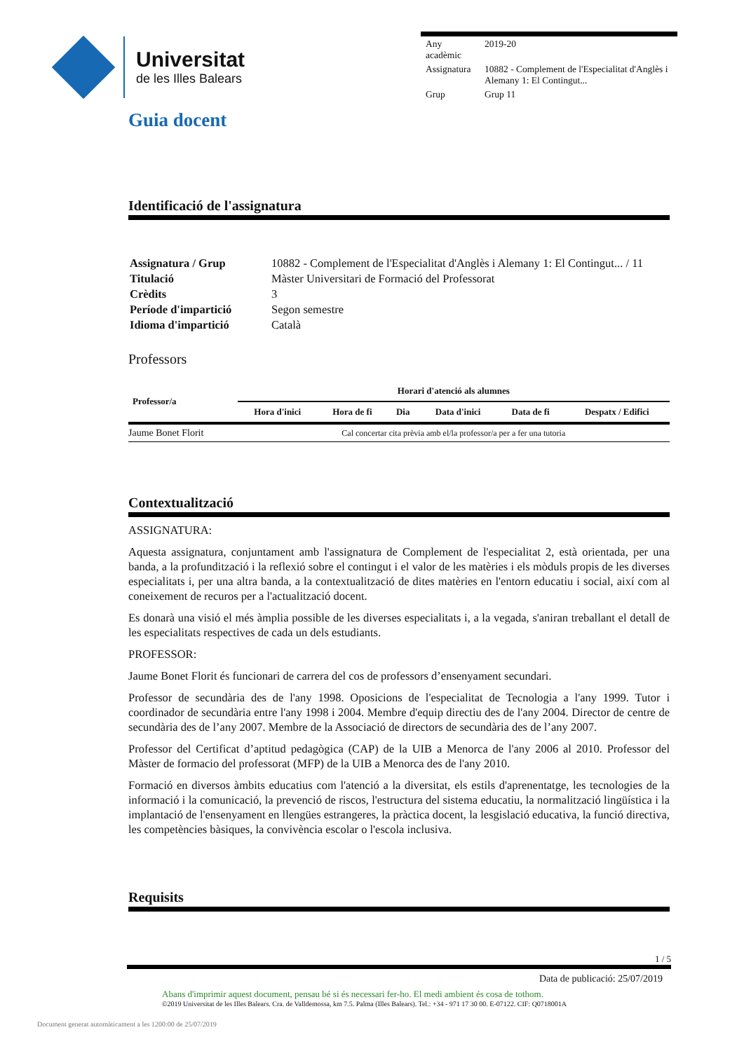Universitat
de les Illes Balears
| Any acadèmic | 2019-20 |
| Assignatura | 10882 - Complement de l'Especialitat d'Anglès i Alemany 1: El Contingut... |
| Grup | Grup 11 |
Guia docent
Identificació de l'assignatura
| Assignatura / Grup | 10882 - Complement de l'Especialitat d'Anglès i Alemany 1: El Contingut... / 11 |
| Titulació | Màster Universitari de Formació del Professorat |
| Crèdits | 3 |
| Període d'impartició | Segon semestre |
| Idioma d'impartició | Català |
Professors
| Professor/a | Horari d'atenció als alumnes | | | | | |
| --- | --- | --- | --- | --- | --- | --- |
| | Hora d'inici | Hora de fi | Dia | Data d'inici | Data de fi | Despatx / Edifici |
| Jaume Bonet Florit | Cal concertar cita prèvia amb el/la professor/a per a fer una tutoria | | | | | |
Contextualització
ASSIGNATURA:
Aquesta assignatura, conjuntament amb l'assignatura de Complement de l'especialitat 2, està orientada, per una banda, a la profundització i la reflexió sobre el contingut i el valor de les matèries i els mòduls propis de les diverses especialitats i, per una altra banda, a la contextualització de dites matèries en l'entorn educatiu i social, així com al coneixement de recuros per a l'actualització docent.
Es donarà una visió el més àmplia possible de les diverses especialitats i, a la vegada, s'aniran treballant el detall de les especialitats respectives de cada un dels estudiants.
PROFESSOR:
Jaume Bonet Florit és funcionari de carrera del cos de professors d’ensenyament secundari.
Professor de secundària des de l'any 1998. Oposicions de l'especialitat de Tecnologia a l'any 1999. Tutor i coordinador de secundària entre l'any 1998 i 2004. Membre d'equip directiu des de l'any 2004. Director de centre de secundària des de l’any 2007. Membre de la Associació de directors de secundària des de l’any 2007.
Professor del Certificat d’aptitud pedagògica (CAP) de la UIB a Menorca de l'any 2006 al 2010. Professor del Màster de formacio del professorat (MFP) de la UIB a Menorca des de l'any 2010.
Formació en diversos àmbits educatius com l'atenció a la diversitat, els estils d'aprenentatge, les tecnologies de la informació i la comunicació, la prevenció de riscos, l'estructura del sistema educatiu, la normalització lingüística i la implantació de l'ensenyament en llengües estrangeres, la pràctica docent, la lesgislació educativa, la funció directiva, les competències bàsiques, la convivència escolar o l'escola inclusiva.
Requisits
1 / 5
Data de publicació: 25/07/2019
Abans d'imprimir aquest document, pensau bé si és necessari fer-ho. El medi ambient és cosa de tothom.
©2019 Universitat de les Illes Balears. Cra. de Valldemossa, km 7.5. Palma (Illes Balears). Tel.: +34 - 971 17 30 00. E-07122. CIF: Q0718001A
Document generat automàticament a les 1200:00 de 25/07/2019